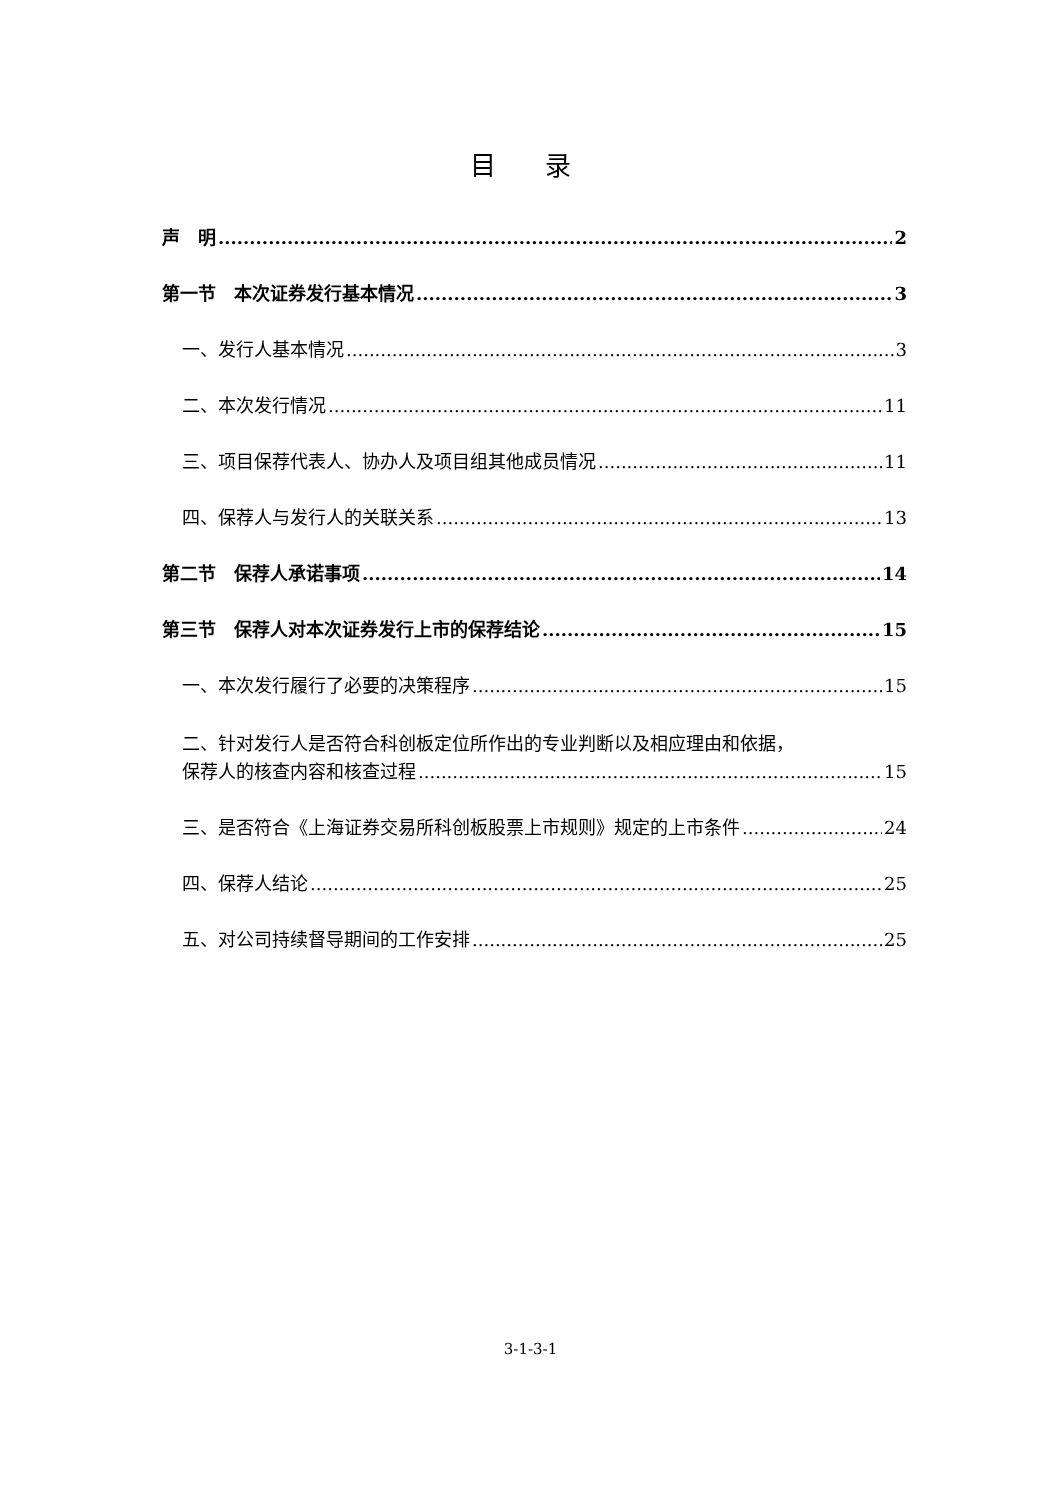目 录
声　明 2
第一节　本次证券发行基本情况 3
一、发行人基本情况 3
二、本次发行情况 11
三、项目保荐代表人、协办人及项目组其他成员情况 11
四、保荐人与发行人的关联关系 13
第二节　保荐人承诺事项 14
第三节　保荐人对本次证券发行上市的保荐结论 15
一、本次发行履行了必要的决策程序 15
二、针对发行人是否符合科创板定位所作出的专业判断以及相应理由和依据，
保荐人的核查内容和核查过程 15
三、是否符合《上海证券交易所科创板股票上市规则》规定的上市条件 24
四、保荐人结论 25
五、对公司持续督导期间的工作安排 25
3-1-3-1